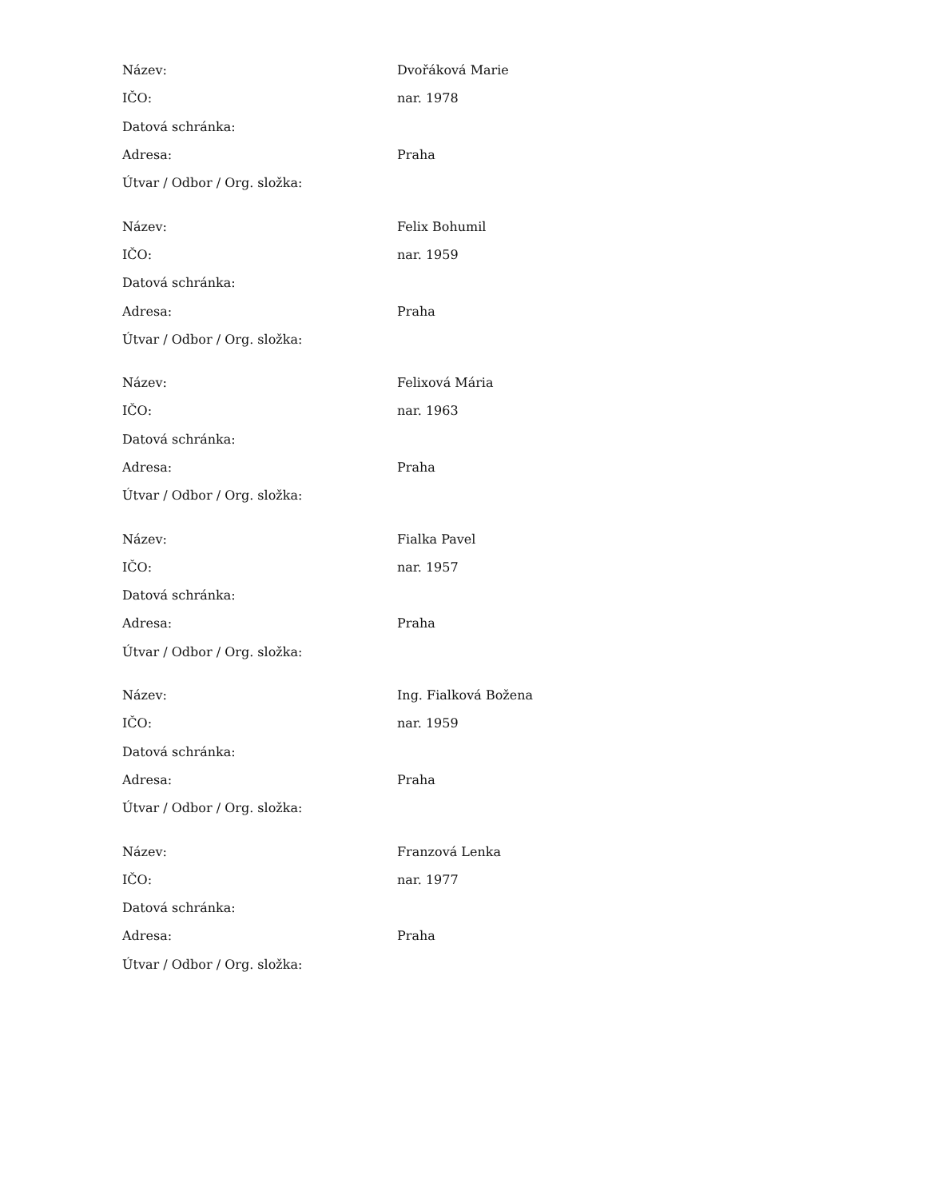| Název: | Dvořáková Marie |
| IČO: | nar. 1978 |
| Datová schránka: | |
| Adresa: | Praha |
| Útvar / Odbor / Org. složka: | |
| Název: | Felix Bohumil |
| IČO: | nar. 1959 |
| Datová schránka: | |
| Adresa: | Praha |
| Útvar / Odbor / Org. složka: | |
| Název: | Felixová Mária |
| IČO: | nar. 1963 |
| Datová schránka: | |
| Adresa: | Praha |
| Útvar / Odbor / Org. složka: | |
| Název: | Fialka Pavel |
| IČO: | nar. 1957 |
| Datová schránka: | |
| Adresa: | Praha |
| Útvar / Odbor / Org. složka: | |
| Název: | Ing. Fialková Božena |
| IČO: | nar. 1959 |
| Datová schránka: | |
| Adresa: | Praha |
| Útvar / Odbor / Org. složka: | |
| Název: | Franzová Lenka |
| IČO: | nar. 1977 |
| Datová schránka: | |
| Adresa: | Praha |
| Útvar / Odbor / Org. složka: | |